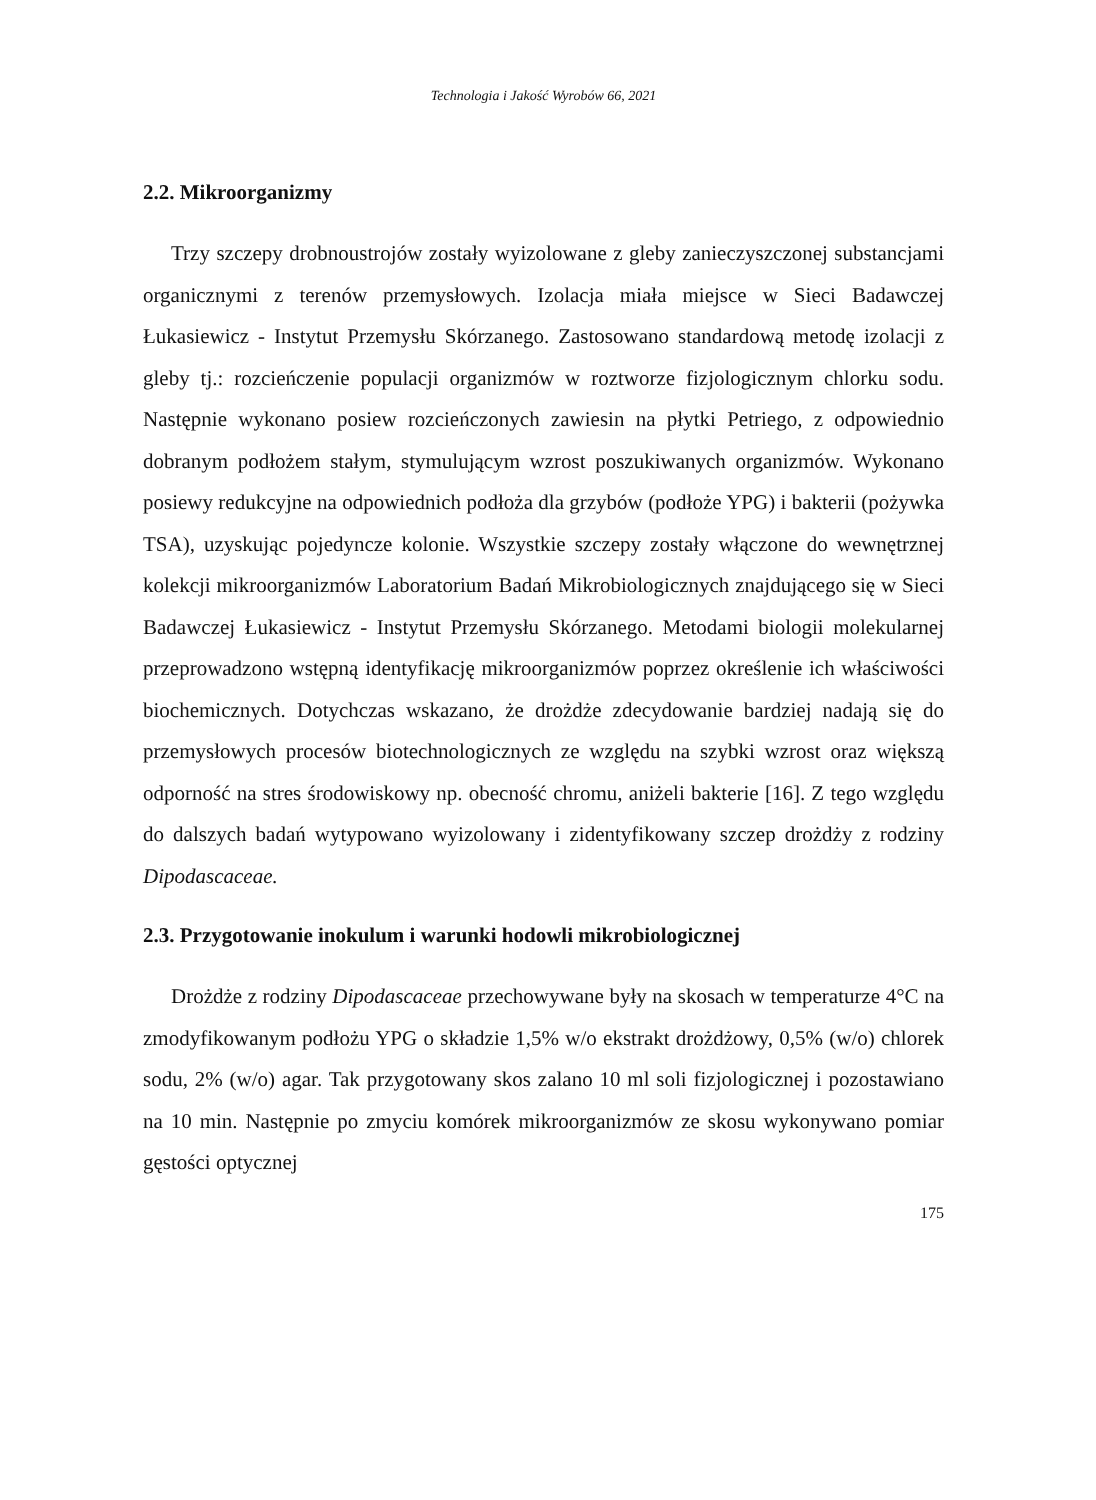Technologia i Jakość Wyrobów 66, 2021
2.2. Mikroorganizmy
Trzy szczepy drobnoustrojów zostały wyizolowane z gleby zanieczyszczonej substancjami organicznymi z terenów przemysłowych. Izolacja miała miejsce w Sieci Badawczej Łukasiewicz - Instytut Przemysłu Skórzanego. Zastosowano standardową metodę izolacji z gleby tj.: rozcieńczenie populacji organizmów w roztworze fizjologicznym chlorku sodu. Następnie wykonano posiew rozcieńczonych zawiesin na płytki Petriego, z odpowiednio dobranym podłożem stałym, stymulującym wzrost poszukiwanych organizmów. Wykonano posiewy redukcyjne na odpowiednich podłoża dla grzybów (podłoże YPG) i bakterii (pożywka TSA), uzyskując pojedyncze kolonie. Wszystkie szczepy zostały włączone do wewnętrznej kolekcji mikroorganizmów Laboratorium Badań Mikrobiologicznych znajdującego się w Sieci Badawczej Łukasiewicz - Instytut Przemysłu Skórzanego. Metodami biologii molekularnej przeprowadzono wstępną identyfikację mikroorganizmów poprzez określenie ich właściwości biochemicznych. Dotychczas wskazano, że drożdże zdecydowanie bardziej nadają się do przemysłowych procesów biotechnologicznych ze względu na szybki wzrost oraz większą odporność na stres środowiskowy np. obecność chromu, aniżeli bakterie [16]. Z tego względu do dalszych badań wytypowano wyizolowany i zidentyfikowany szczep drożdży z rodziny Dipodascaceae.
2.3. Przygotowanie inokulum i warunki hodowli mikrobiologicznej
Drożdże z rodziny Dipodascaceae przechowywane były na skosach w temperaturze 4°C na zmodyfikowanym podłożu YPG o składzie 1,5% w/o ekstrakt drożdżowy, 0,5% (w/o) chlorek sodu, 2% (w/o) agar. Tak przygotowany skos zalano 10 ml soli fizjologicznej i pozostawiano na 10 min. Następnie po zmyciu komórek mikroorganizmów ze skosu wykonywano pomiar gęstości optycznej
175